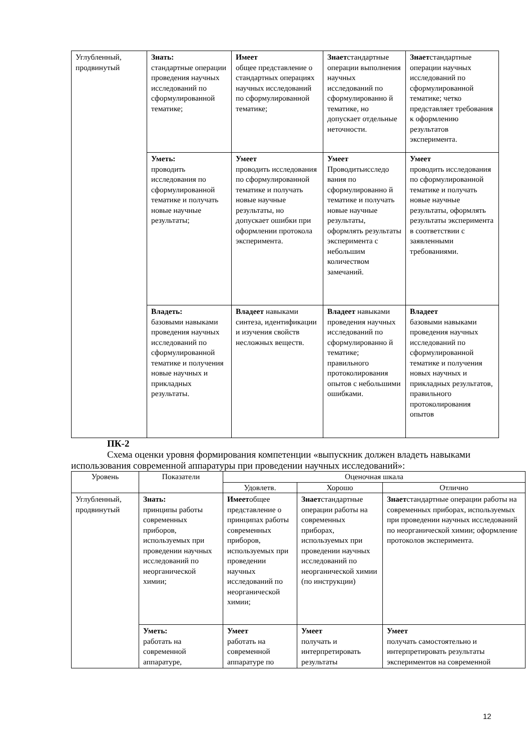| Углубленный, продвинутый | Знать: стандартные операции проведения научных исследований по сформулированной тематике; | Имеет общее представление о стандартных операциях научных исследований по сформулированной тематике; | Знает стандартные операции выполнения научных исследований по сформулированно й тематике, но допускает отдельные неточности. | Знает стандартные операции научных исследований по сформулированной тематике; четко представляет требования к оформлению результатов эксперимента. |
| | Уметь: проводить исследования по сформулированной тематике и получать новые научные результаты; | Умеет проводить исследования по сформулированной тематике и получать новые научные результаты, но допускает ошибки при оформлении протокола эксперимента. | Умеет Проводитьисследо вания по сформулированно й тематике и получать новые научные результаты, оформлять результаты эксперимента с небольшим количеством замечаний. | Умеет проводить исследования по сформулированной тематике и получать новые научные результаты, оформлять результаты эксперимента в соответствии с заявленными требованиями. |
| | Владеть: базовыми навыками проведения научных исследований по сформулированной тематике и получения новые научных и прикладных результаты. | Владеет навыками синтеза, идентификации и изучения свойств несложных веществ. | Владеет навыками проведения научных исследований по сформулированно й тематике; правильного протоколирования опытов с небольшими ошибками. | Владеет базовыми навыками проведения научных исследований по сформулированной тематике и получения новых научных и прикладных результатов, правильного протоколирования опытов |
ПК-2
Схема оценки уровня формирования компетенции «выпускник должен владеть навыками использования современной аппаратуры при проведении научных исследований»:
| Уровень | Показатели | Оценочная шкала | | |
| --- | --- | --- | --- | --- |
| | | Удовлетв. | Хорошо | Отлично |
| Углубленный, продвинутый | Знать: принципы работы современных приборов, используемых при проведении научных исследований по неорганической химии; | Имеет общее представление о принципах работы современных приборов, используемых при проведении научных исследований по неорганической химии; | Знает стандартные операции работы на современных приборах, используемых при проведении научных исследований по неорганической химии (по инструкции) | Знает стандартные операции работы на современных приборах, используемых при проведении научных исследований по неорганической химии; оформление протоколов эксперимента. |
| | Уметь: работать на современной аппаратуре, | Умеет работать на современной аппаратуре по | Умеет получать и интерпретировать результаты | Умеет получать самостоятельно и интерпретировать результаты экспериментов на современной |
12